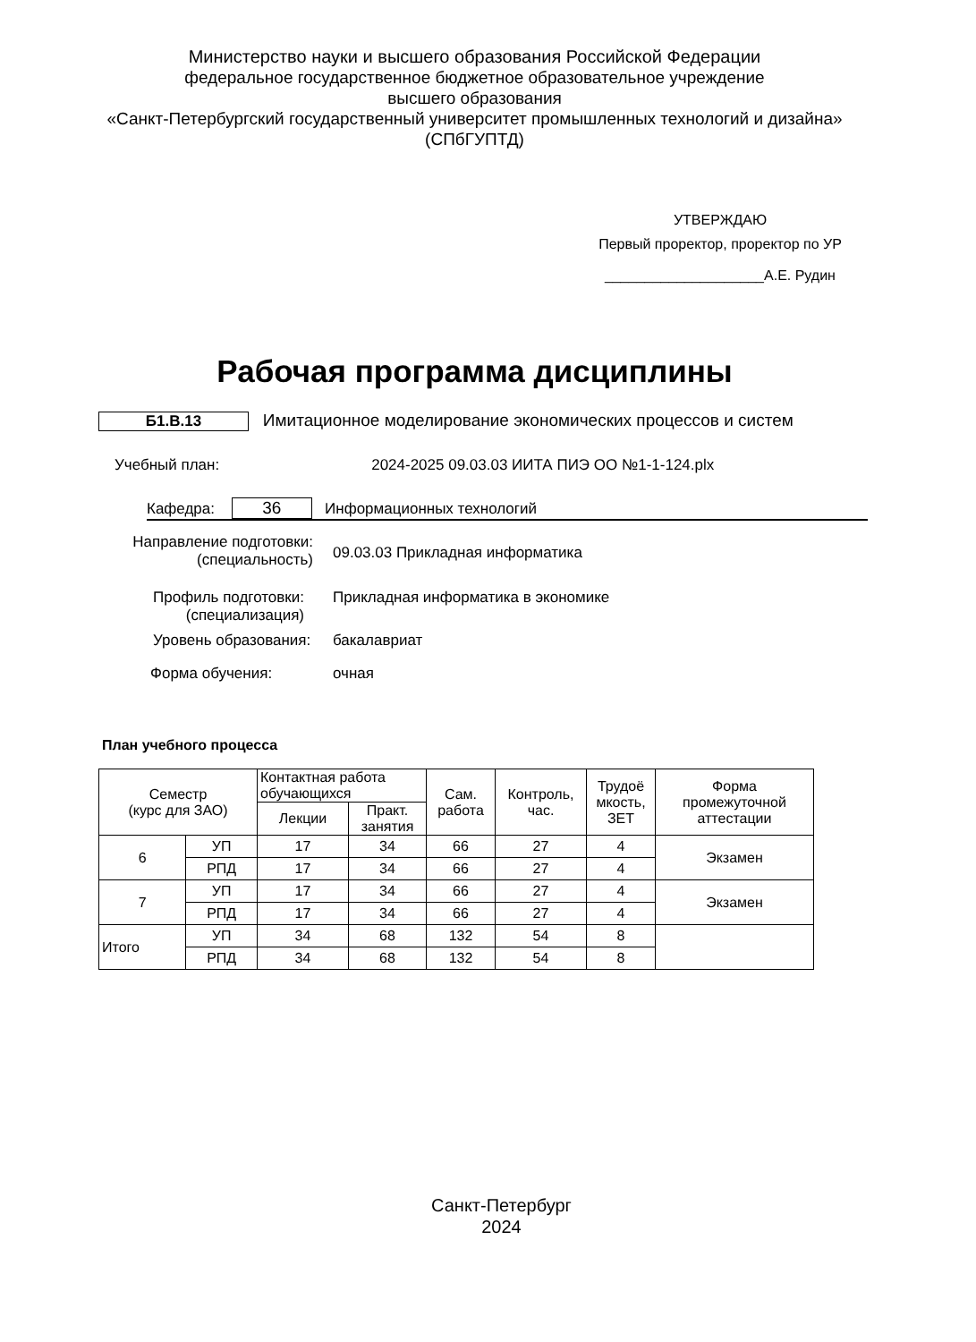Министерство науки и высшего образования Российской Федерации
федеральное государственное бюджетное образовательное учреждение
высшего образования
«Санкт-Петербургский государственный университет промышленных технологий и дизайна»
(СПбГУПТД)
УТВЕРЖДАЮ
Первый проректор, проректор по УР
____________________А.Е. Рудин
Рабочая программа дисциплины
Б1.В.13 Имитационное моделирование экономических процессов и систем
Учебный план: 2024-2025 09.03.03 ИИТА ПИЭ ОО №1-1-124.plx
Кафедра: 36 Информационных технологий
Направление подготовки:
(специальность)
09.03.03 Прикладная информатика
Профиль подготовки:
(специализация)
Прикладная информатика в экономике
Уровень образования: бакалавриат
Форма обучения: очная
План учебного процесса
| Семестр (курс для ЗАО) | | Контактная работа обучающихся | | Сам. работа | Контроль, час. | Трудоё мкость, ЗЕТ | Форма промежуточной аттестации |
| | | Лекции | Практ. занятия | | | | |
| 6 | УП | 17 | 34 | 66 | 27 | 4 | Экзамен |
| | РПД | 17 | 34 | 66 | 27 | 4 | |
| 7 | УП | 17 | 34 | 66 | 27 | 4 | Экзамен |
| | РПД | 17 | 34 | 66 | 27 | 4 | |
| Итого | УП | 34 | 68 | 132 | 54 | 8 | |
| | РПД | 34 | 68 | 132 | 54 | 8 | |
Санкт-Петербург
2024